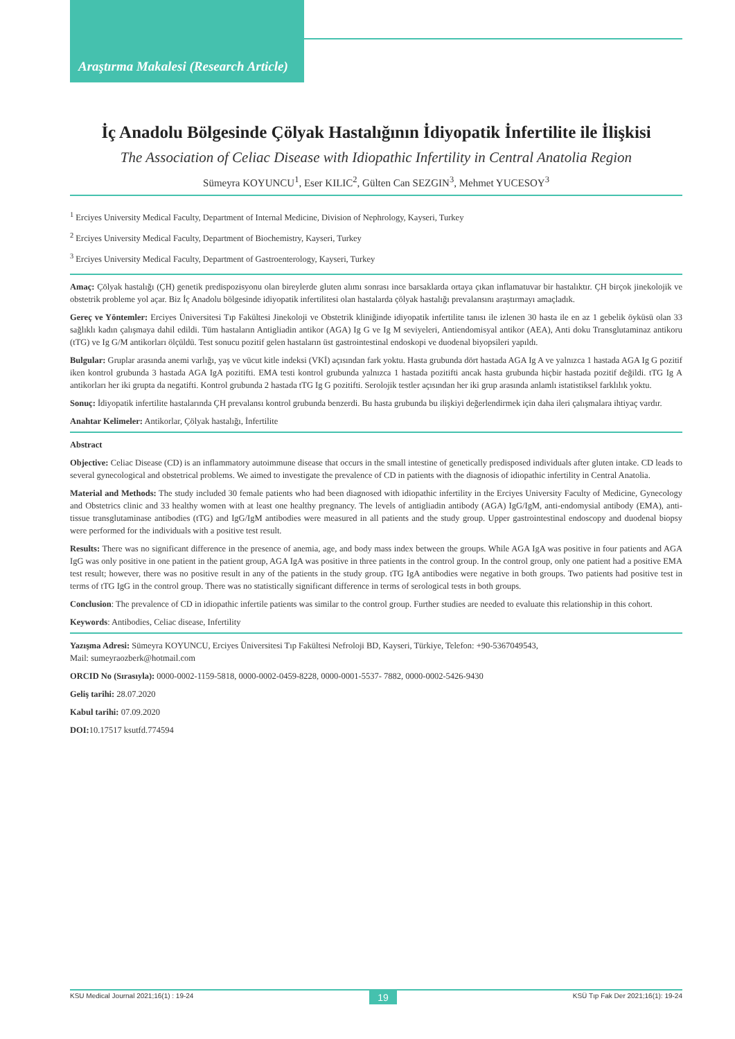Araştırma Makalesi (Research Article)
İç Anadolu Bölgesinde Çölyak Hastalığının İdiyopatik İnfertilite ile İlişkisi
The Association of Celiac Disease with Idiopathic Infertility in Central Anatolia Region
Sümeyra KOYUNCU<sup>1</sup>, Eser KILIC<sup>2</sup>, Gülten Can SEZGIN<sup>3</sup>, Mehmet YUCESOY<sup>3</sup>
<sup>1</sup> Erciyes University Medical Faculty, Department of Internal Medicine, Division of Nephrology, Kayseri, Turkey
<sup>2</sup> Erciyes University Medical Faculty, Department of Biochemistry, Kayseri, Turkey
<sup>3</sup> Erciyes University Medical Faculty, Department of Gastroenterology, Kayseri, Turkey
Amaç: Çölyak hastalığı (ÇH) genetik predispozisyonu olan bireylerde gluten alımı sonrası ince barsaklarda ortaya çıkan inflamatuvar bir hastalıktır. ÇH birçok jinekolojik ve obstetrik probleme yol açar. Biz İç Anadolu bölgesinde idiyopatik infertilitesi olan hastalarda çölyak hastalığı prevalansını araştırmayı amaçladık.
Gereç ve Yöntemler: Erciyes Üniversitesi Tıp Fakültesi Jinekoloji ve Obstetrik kliniğinde idiyopatik infertilite tanısı ile izlenen 30 hasta ile en az 1 gebelik öyküsü olan 33 sağlıklı kadın çalışmaya dahil edildi. Tüm hastaların Antigliadin antikor (AGA) Ig G ve Ig M seviyeleri, Antiendomisyal antikor (AEA), Anti doku Transglutaminaz antikoru (tTG) ve Ig G/M antikorları ölçüldü. Test sonucu pozitif gelen hastaların üst gastrointestinal endoskopi ve duodenal biyopsileri yapıldı.
Bulgular: Gruplar arasında anemi varlığı, yaş ve vücut kitle indeksi (VKİ) açısından fark yoktu. Hasta grubunda dört hastada AGA Ig A ve yalnızca 1 hastada AGA Ig G pozitif iken kontrol grubunda 3 hastada AGA IgA pozitifti. EMA testi kontrol grubunda yalnızca 1 hastada pozitifti ancak hasta grubunda hiçbir hastada pozitif değildi. tTG Ig A antikorları her iki grupta da negatifti. Kontrol grubunda 2 hastada tTG Ig G pozitifti. Serolojik testler açısından her iki grup arasında anlamlı istatistiksel farklılık yoktu.
Sonuç: İdiyopatik infertilite hastalarında ÇH prevalansı kontrol grubunda benzerdi. Bu hasta grubunda bu ilişkiyi değerlendirmek için daha ileri çalışmalara ihtiyaç vardır.
Anahtar Kelimeler: Antikorlar, Çölyak hastalığı, İnfertilite
Abstract
Objective: Celiac Disease (CD) is an inflammatory autoimmune disease that occurs in the small intestine of genetically predisposed individuals after gluten intake. CD leads to several gynecological and obstetrical problems. We aimed to investigate the prevalence of CD in patients with the diagnosis of idiopathic infertility in Central Anatolia.
Material and Methods: The study included 30 female patients who had been diagnosed with idiopathic infertility in the Erciyes University Faculty of Medicine, Gynecology and Obstetrics clinic and 33 healthy women with at least one healthy pregnancy. The levels of antigliadin antibody (AGA) IgG/IgM, anti-endomysial antibody (EMA), anti-tissue transglutaminase antibodies (tTG) and IgG/IgM antibodies were measured in all patients and the study group. Upper gastrointestinal endoscopy and duodenal biopsy were performed for the individuals with a positive test result.
Results: There was no significant difference in the presence of anemia, age, and body mass index between the groups. While AGA IgA was positive in four patients and AGA IgG was only positive in one patient in the patient group, AGA IgA was positive in three patients in the control group. In the control group, only one patient had a positive EMA test result; however, there was no positive result in any of the patients in the study group. tTG IgA antibodies were negative in both groups. Two patients had positive test in terms of tTG IgG in the control group. There was no statistically significant difference in terms of serological tests in both groups.
Conclusion: The prevalence of CD in idiopathic infertile patients was similar to the control group. Further studies are needed to evaluate this relationship in this cohort.
Keywords: Antibodies, Celiac disease, Infertility
Yazışma Adresi: Sümeyra KOYUNCU, Erciyes Üniversitesi Tıp Fakültesi Nefroloji BD, Kayseri, Türkiye, Telefon: +90-5367049543,
Mail: sumeyraozberk@hotmail.com
ORCID No (Sırasıyla): 0000-0002-1159-5818, 0000-0002-0459-8228, 0000-0001-5537- 7882, 0000-0002-5426-9430
Geliş tarihi: 28.07.2020
Kabul tarihi: 07.09.2020
DOI: 10.17517 ksutfd.774594
KSU Medical Journal 2021;16(1) : 19-24 19 KSÜ Tıp Fak Der 2021;16(1): 19-24